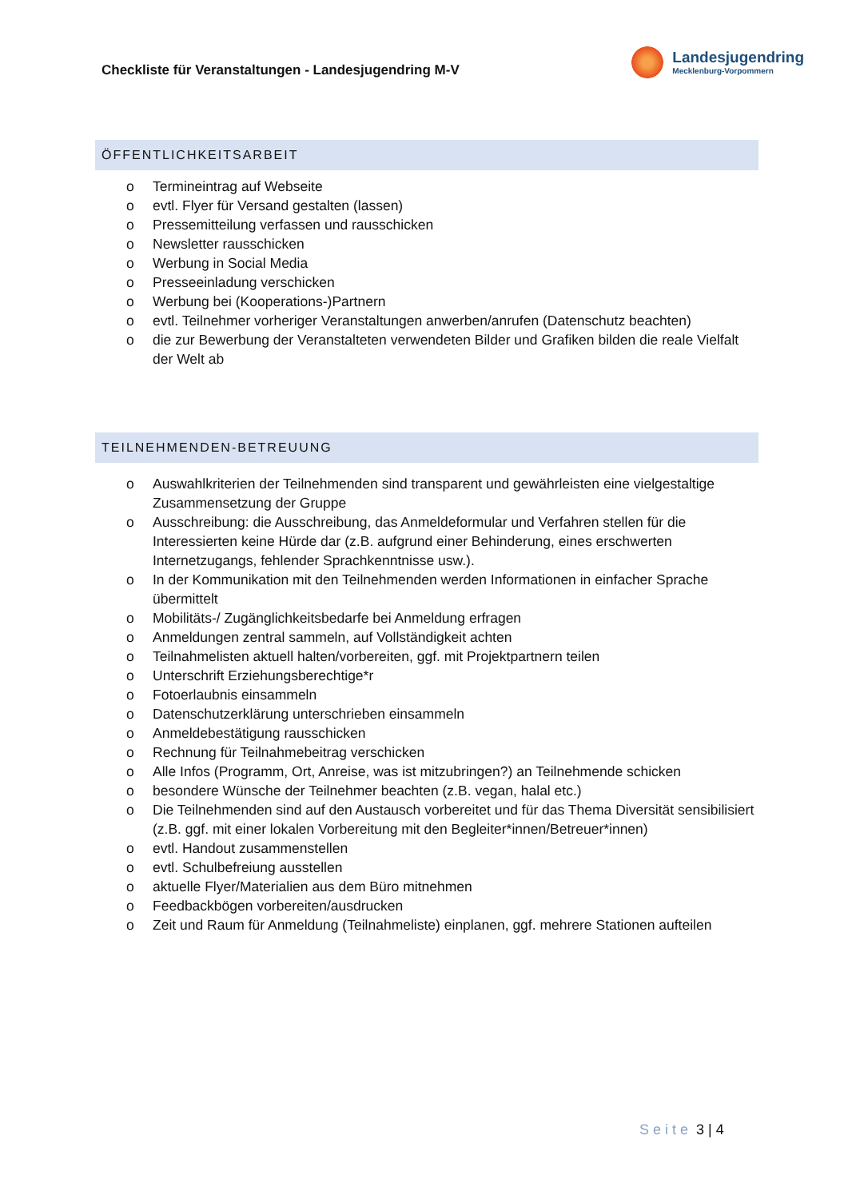Checkliste für Veranstaltungen - Landesjugendring M-V
Landesjugendring
Mecklenburg-Vorpommern
ÖFFENTLICHKEITSARBEIT
o Termineintrag auf Webseite
o evtl. Flyer für Versand gestalten (lassen)
o Pressemitteilung verfassen und rausschicken
o Newsletter rausschicken
o Werbung in Social Media
o Presseeinladung verschicken
o Werbung bei (Kooperations-)Partnern
o evtl. Teilnehmer vorheriger Veranstaltungen anwerben/anrufen (Datenschutz beachten)
o die zur Bewerbung der Veranstalteten verwendeten Bilder und Grafiken bilden die reale Vielfalt der Welt ab
TEILNEHMENDEN-BETREUUNG
o Auswahlkriterien der Teilnehmenden sind transparent und gewährleisten eine vielgestaltige Zusammensetzung der Gruppe
o Ausschreibung: die Ausschreibung, das Anmeldeformular und Verfahren stellen für die Interessierten keine Hürde dar (z.B. aufgrund einer Behinderung, eines erschwerten Internetzugangs, fehlender Sprachkenntnisse usw.).
o In der Kommunikation mit den Teilnehmenden werden Informationen in einfacher Sprache übermittelt
o Mobilitäts-/ Zugänglichkeitsbedarfe bei Anmeldung erfragen
o Anmeldungen zentral sammeln, auf Vollständigkeit achten
o Teilnahmelisten aktuell halten/vorbereiten, ggf. mit Projektpartnern teilen
o Unterschrift Erziehungsberechtige*r
o Fotoerlaubnis einsammeln
o Datenschutzerklärung unterschrieben einsammeln
o Anmeldebestätigung rausschicken
o Rechnung für Teilnahmebeitrag verschicken
o Alle Infos (Programm, Ort, Anreise, was ist mitzubringen?) an Teilnehmende schicken
o besondere Wünsche der Teilnehmer beachten (z.B. vegan, halal etc.)
o Die Teilnehmenden sind auf den Austausch vorbereitet und für das Thema Diversität sensibilisiert (z.B. ggf. mit einer lokalen Vorbereitung mit den Begleiter*innen/Betreuer*innen)
o evtl. Handout zusammenstellen
o evtl. Schulbefreiung ausstellen
o aktuelle Flyer/Materialien aus dem Büro mitnehmen
o Feedbackbögen vorbereiten/ausdrucken
o Zeit und Raum für Anmeldung (Teilnahmeliste) einplanen, ggf. mehrere Stationen aufteilen
Seite 3 | 4